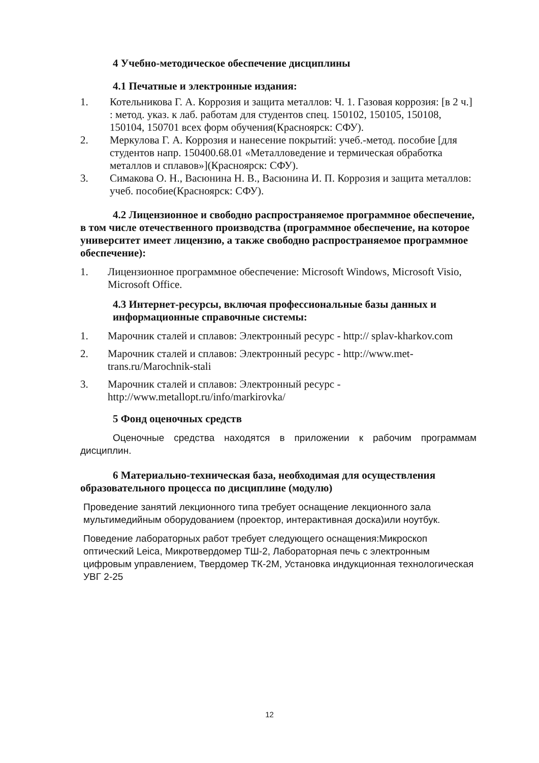4 Учебно-методическое обеспечение дисциплины
4.1 Печатные и электронные издания:
1. Котельникова Г. А. Коррозия и защита металлов: Ч. 1. Газовая коррозия: [в 2 ч.] : метод. указ. к лаб. работам для студентов спец. 150102, 150105, 150108, 150104, 150701 всех форм обучения(Красноярск: СФУ).
2. Меркулова Г. А. Коррозия и нанесение покрытий: учеб.-метод. пособие [для студентов напр. 150400.68.01 «Металловедение и термическая обработка металлов и сплавов»](Красноярск: СФУ).
3. Симакова О. Н., Васюнина Н. В., Васюнина И. П. Коррозия и защита металлов: учеб. пособие(Красноярск: СФУ).
4.2 Лицензионное и свободно распространяемое программное обеспечение, в том числе отечественного производства (программное обеспечение, на которое университет имеет лицензию, а также свободно распространяемое программное обеспечение):
1. Лицензионное программное обеспечение: Microsoft Windows, Microsoft Visio, Microsoft Office.
4.3 Интернет-ресурсы, включая профессиональные базы данных и информационные справочные системы:
1. Марочник сталей и сплавов: Электронный ресурс - http:// splav-kharkov.com
2. Марочник сталей и сплавов: Электронный ресурс - http://www.met-trans.ru/Marochnik-stali
3. Марочник сталей и сплавов: Электронный ресурс - http://www.metallopt.ru/info/markirovka/
5 Фонд оценочных средств
Оценочные средства находятся в приложении к рабочим программам дисциплин.
6 Материально-техническая база, необходимая для осуществления образовательного процесса по дисциплине (модулю)
Проведение занятий лекционного типа требует оснащение лекционного зала мультимедийным оборудованием (проектор, интерактивная доска)или ноутбук.
Поведение лабораторных работ требует следующего оснащения:Микроскоп оптический Leica, Микротвердомер ТШ-2, Лабораторная печь с электронным цифровым управлением, Твердомер ТК-2М, Установка индукционная технологическая УВГ 2-25
12